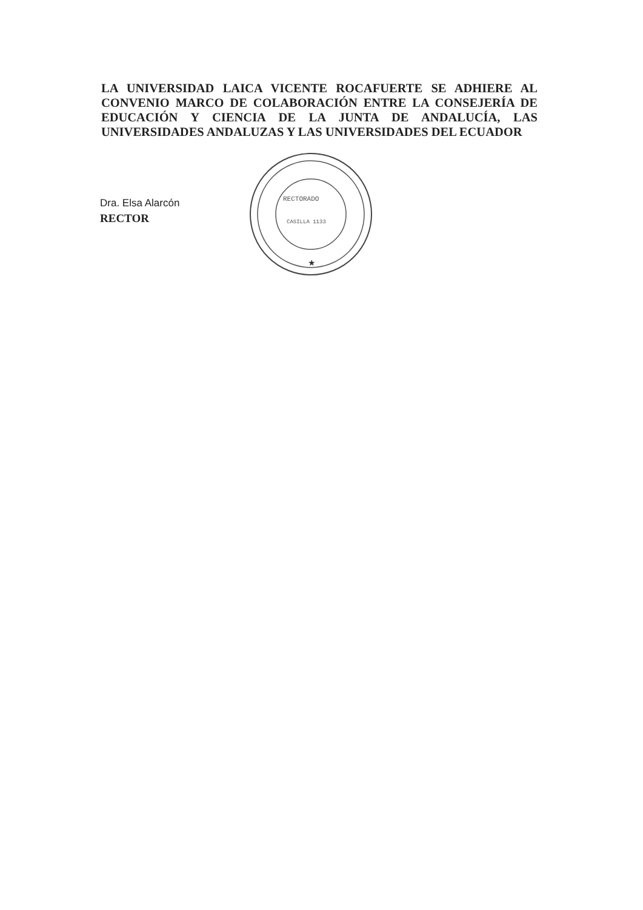LA UNIVERSIDAD LAICA VICENTE ROCAFUERTE SE ADHIERE AL CONVENIO MARCO DE COLABORACIÓN ENTRE LA CONSEJERÍA DE EDUCACIÓN Y CIENCIA DE LA JUNTA DE ANDALUCÍA, LAS UNIVERSIDADES ANDALUZAS Y LAS UNIVERSIDADES DEL ECUADOR
RECTORADO
CASILLA 1133
★
Dra. Elsa Alarcón
RECTOR